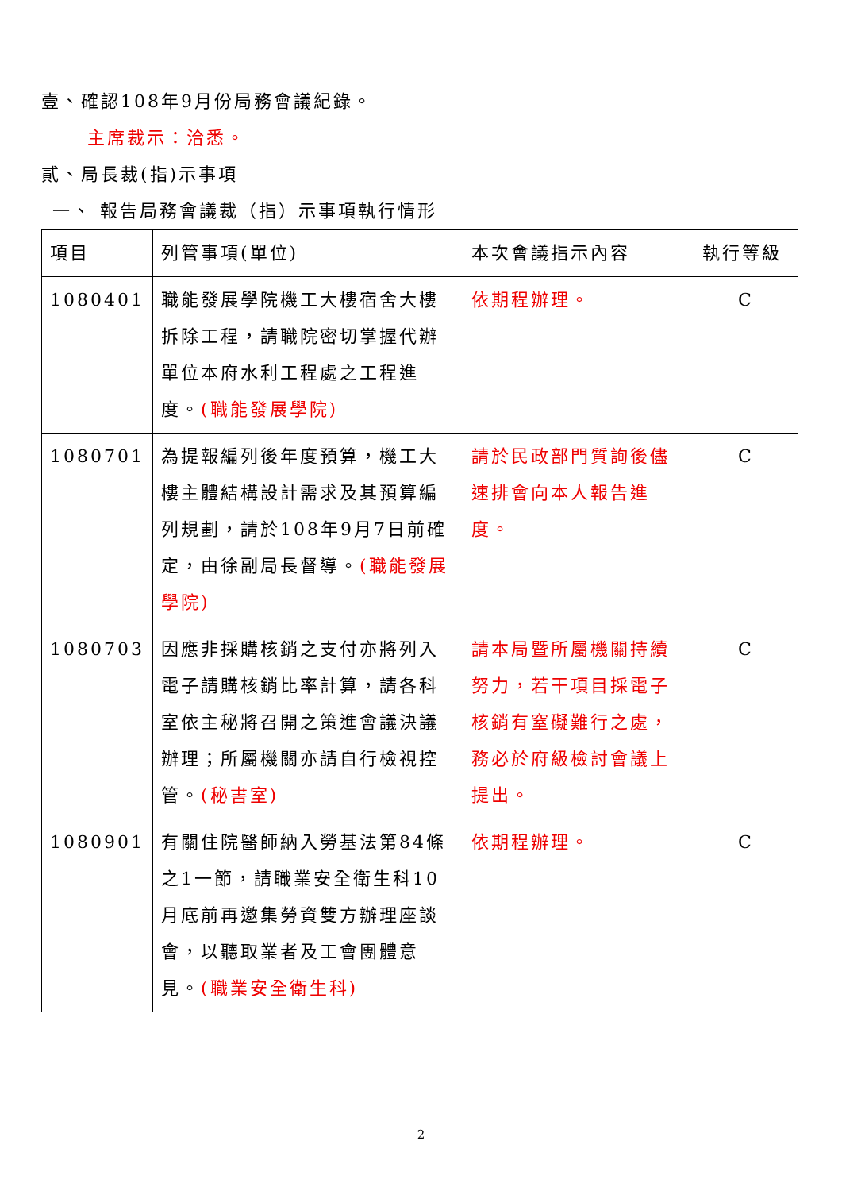壹、確認108年9月份局務會議紀錄。
主席裁示：洽悉。
貳、局長裁(指)示事項
一、 報告局務會議裁（指）示事項執行情形
| 項目 | 列管事項(單位) | 本次會議指示內容 | 執行等級 |
| --- | --- | --- | --- |
| 1080401 | 職能發展學院機工大樓宿舍大樓拆除工程，請職院密切掌握代辦單位本府水利工程處之工程進度。 (職能發展學院) | 依期程辦理。 | C |
| 1080701 | 為提報編列後年度預算，機工大樓主體結構設計需求及其預算編列規劃，請於108年9月7日前確定，由徐副局長督導。 (職能發展學院) | 請於民政部門質詢後儘速排會向本人報告進度。 | C |
| 1080703 | 因應非採購核銷之支付亦將列入電子請購核銷比率計算，請各科室依主秘將召開之策進會議決議辦理；所屬機關亦請自行檢視控管。 (秘書室) | 請本局暨所屬機關持續努力，若干項目採電子核銷有窒礙難行之處，務必於府級檢討會議上提出。 | C |
| 1080901 | 有關住院醫師納入勞基法第84條之1一節，請職業安全衛生科10月底前再邀集勞資雙方辦理座談會，以聽取業者及工會團體意見。 (職業安全衛生科) | 依期程辦理。 | C |
2